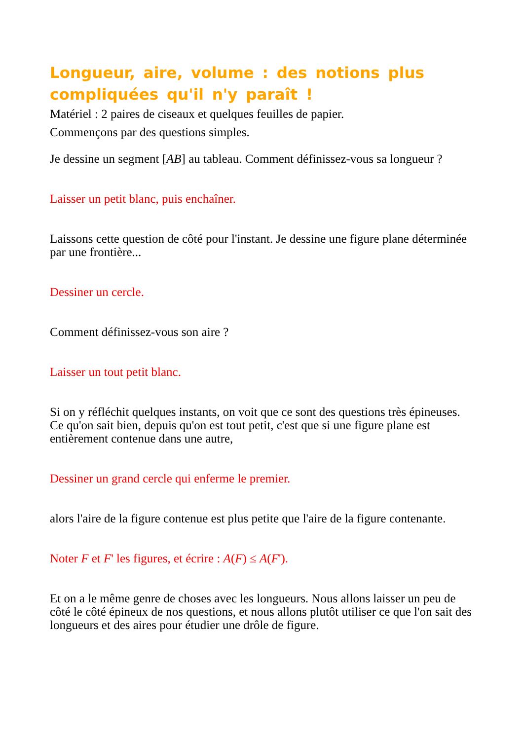Longueur, aire, volume : des notions plus compliquées qu'il n'y paraît !
Matériel : 2 paires de ciseaux et quelques feuilles de papier.
Commençons par des questions simples.
Je dessine un segment [AB] au tableau. Comment définissez-vous sa longueur ?
Laisser un petit blanc, puis enchaîner.
Laissons cette question de côté pour l'instant. Je dessine une figure plane déterminée par une frontière...
Dessiner un cercle.
Comment définissez-vous son aire ?
Laisser un tout petit blanc.
Si on y réfléchit quelques instants, on voit que ce sont des questions très épineuses. Ce qu'on sait bien, depuis qu'on est tout petit, c'est que si une figure plane est entièrement contenue dans une autre,
Dessiner un grand cercle qui enferme le premier.
alors l'aire de la figure contenue est plus petite que l'aire de la figure contenante.
Noter F et F' les figures, et écrire : A(F) ≤ A(F').
Et on a le même genre de choses avec les longueurs. Nous allons laisser un peu de côté le côté épineux de nos questions, et nous allons plutôt utiliser ce que l'on sait des longueurs et des aires pour étudier une drôle de figure.